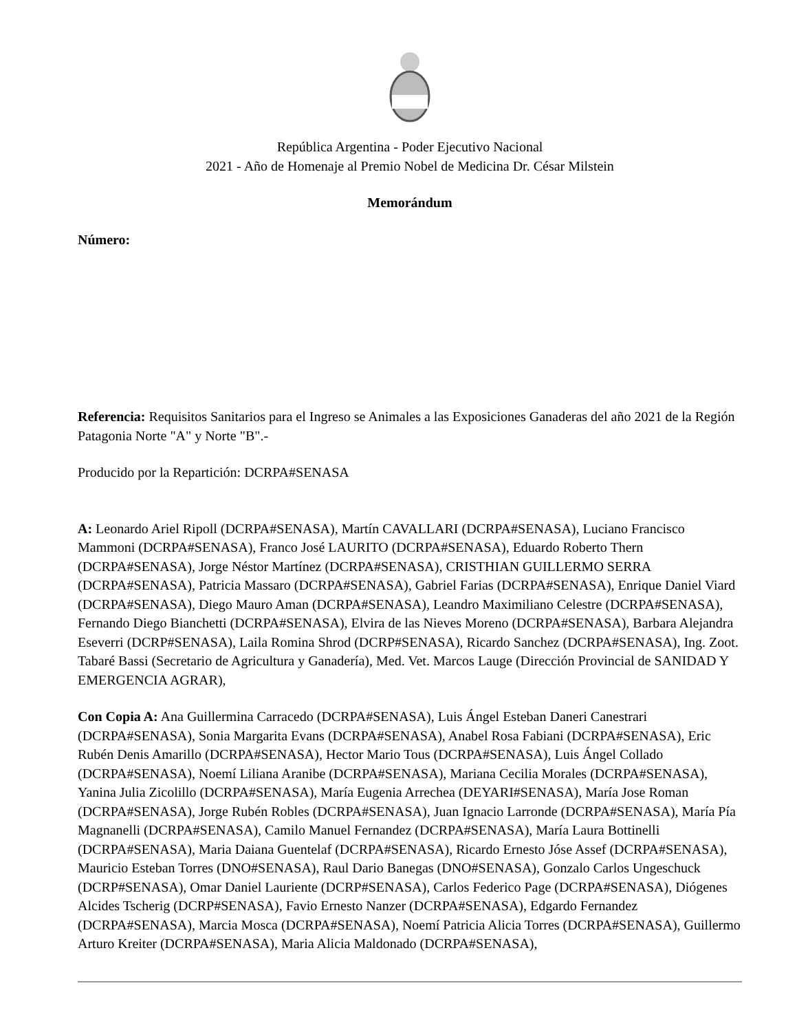República Argentina - Poder Ejecutivo Nacional
2021 - Año de Homenaje al Premio Nobel de Medicina Dr. César Milstein
Memorándum
Número:
Referencia: Requisitos Sanitarios para el Ingreso se Animales a las Exposiciones Ganaderas del año 2021 de la Región Patagonia Norte "A" y Norte "B".-
Producido por la Repartición: DCRPA#SENASA
A: Leonardo Ariel Ripoll (DCRPA#SENASA), Martín CAVALLARI (DCRPA#SENASA), Luciano Francisco Mammoni (DCRPA#SENASA), Franco José LAURITO (DCRPA#SENASA), Eduardo Roberto Thern (DCRPA#SENASA), Jorge Néstor Martínez (DCRPA#SENASA), CRISTHIAN GUILLERMO SERRA (DCRPA#SENASA), Patricia Massaro (DCRPA#SENASA), Gabriel Farias (DCRPA#SENASA), Enrique Daniel Viard (DCRPA#SENASA), Diego Mauro Aman (DCRPA#SENASA), Leandro Maximiliano Celestre (DCRPA#SENASA), Fernando Diego Bianchetti (DCRPA#SENASA), Elvira de las Nieves Moreno (DCRPA#SENASA), Barbara Alejandra Eseverri (DCRP#SENASA), Laila Romina Shrod (DCRP#SENASA), Ricardo Sanchez (DCRPA#SENASA), Ing. Zoot. Tabaré Bassi (Secretario de Agricultura y Ganadería), Med. Vet. Marcos Lauge (Dirección Provincial de SANIDAD Y EMERGENCIA AGRAR),
Con Copia A: Ana Guillermina Carracedo (DCRPA#SENASA), Luis Ángel Esteban Daneri Canestrari (DCRPA#SENASA), Sonia Margarita Evans (DCRPA#SENASA), Anabel Rosa Fabiani (DCRPA#SENASA), Eric Rubén Denis Amarillo (DCRPA#SENASA), Hector Mario Tous (DCRPA#SENASA), Luis Ángel Collado (DCRPA#SENASA), Noemí Liliana Aranibe (DCRPA#SENASA), Mariana Cecilia Morales (DCRPA#SENASA), Yanina Julia Zicolillo (DCRPA#SENASA), María Eugenia Arrechea (DEYARI#SENASA), María Jose Roman (DCRPA#SENASA), Jorge Rubén Robles (DCRPA#SENASA), Juan Ignacio Larronde (DCRPA#SENASA), María Pía Magnanelli (DCRPA#SENASA), Camilo Manuel Fernandez (DCRPA#SENASA), María Laura Bottinelli (DCRPA#SENASA), Maria Daiana Guentelaf (DCRPA#SENASA), Ricardo Ernesto Jóse Assef (DCRPA#SENASA), Mauricio Esteban Torres (DNO#SENASA), Raul Dario Banegas (DNO#SENASA), Gonzalo Carlos Ungeschuck (DCRP#SENASA), Omar Daniel Lauriente (DCRP#SENASA), Carlos Federico Page (DCRPA#SENASA), Diógenes Alcides Tscherig (DCRP#SENASA), Favio Ernesto Nanzer (DCRPA#SENASA), Edgardo Fernandez (DCRPA#SENASA), Marcia Mosca (DCRPA#SENASA), Noemí Patricia Alicia Torres (DCRPA#SENASA), Guillermo Arturo Kreiter (DCRPA#SENASA), Maria Alicia Maldonado (DCRPA#SENASA),